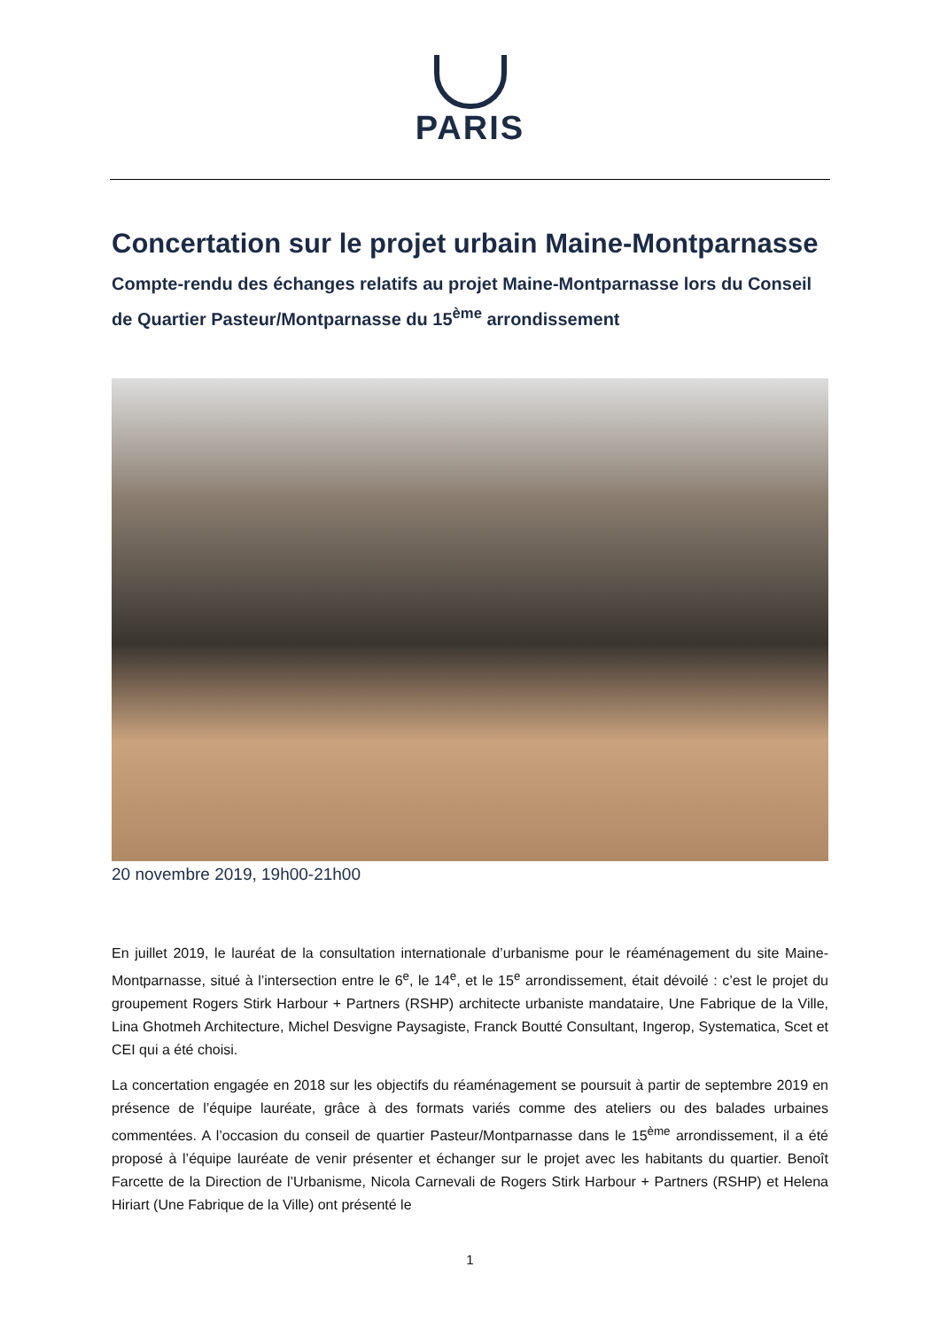PARIS
Concertation sur le projet urbain Maine-Montparnasse
Compte-rendu des échanges relatifs au projet Maine-Montparnasse lors du Conseil de Quartier Pasteur/Montparnasse du 15<sup>ème</sup> arrondissement
20 novembre 2019, 19h00-21h00
En juillet 2019, le lauréat de la consultation internationale d’urbanisme pour le réaménagement du site Maine-Montparnasse, situé à l’intersection entre le 6<sup>e</sup>, le 14<sup>e</sup>, et le 15<sup>e</sup> arrondissement, était dévoilé : c’est le projet du groupement Rogers Stirk Harbour + Partners (RSHP) architecte urbaniste mandataire, Une Fabrique de la Ville, Lina Ghotmeh Architecture, Michel Desvigne Paysagiste, Franck Boutté Consultant, Ingerop, Systematica, Scet et CEI qui a été choisi.
La concertation engagée en 2018 sur les objectifs du réaménagement se poursuit à partir de septembre 2019 en présence de l’équipe lauréate, grâce à des formats variés comme des ateliers ou des balades urbaines commentées. A l’occasion du conseil de quartier Pasteur/Montparnasse dans le 15<sup>ème</sup> arrondissement, il a été proposé à l’équipe lauréate de venir présenter et échanger sur le projet avec les habitants du quartier. Benoît Farcette de la Direction de l’Urbanisme, Nicola Carnevali de Rogers Stirk Harbour + Partners (RSHP) et Helena Hiriart (Une Fabrique de la Ville) ont présenté le
1